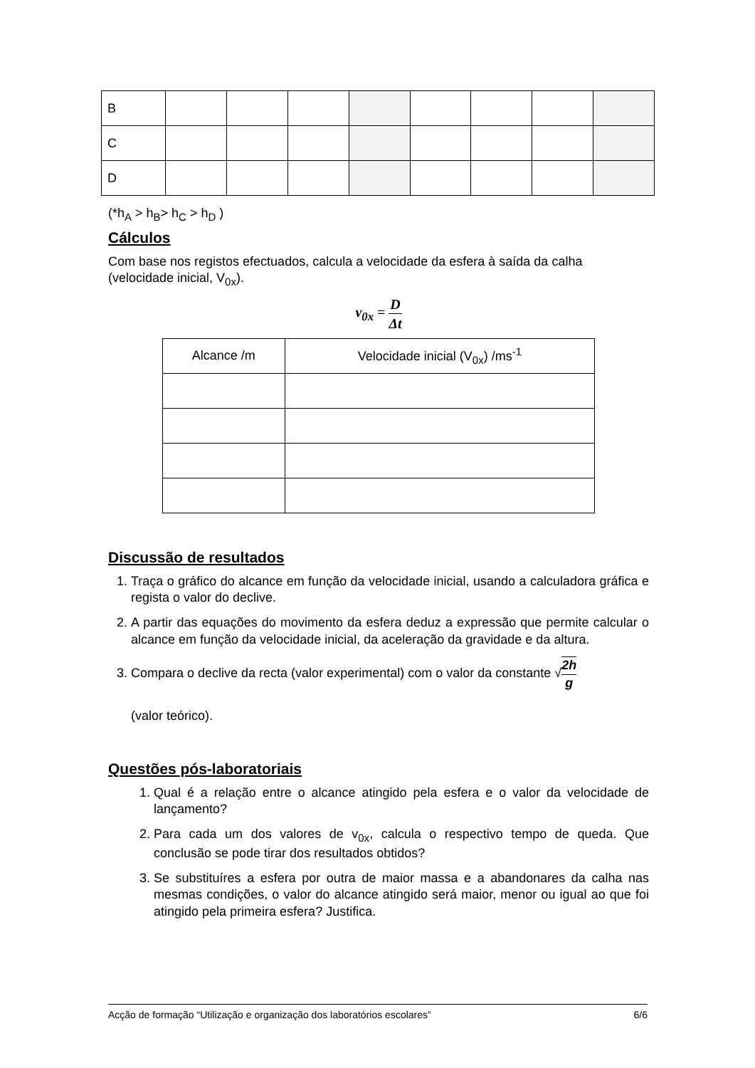| B | | | | | | | | |
| C | | | | | | | | |
| D | | | | | | | | |
(*h<sub>A</sub> > h<sub>B</sub>> h<sub>C</sub> > h<sub>D</sub> )
Cálculos
Com base nos registos efectuados, calcula a velocidade da esfera à saída da calha (velocidade inicial, V<sub>0x</sub>).
v<sub>0x</sub> = D Δt
| Alcance /m | Velocidade inicial (V<sub>0x</sub>) /ms<sup>-1</sup> |
| --- | --- |
Discussão de resultados
1. Traça o gráfico do alcance em função da velocidade inicial, usando a calculadora gráfica e regista o valor do declive.
2. A partir das equações do movimento da esfera deduz a expressão que permite calcular o alcance em função da velocidade inicial, da aceleração da gravidade e da altura.
3. Compara o declive da recta (valor experimental) com o valor da constante √2h g
(valor teórico).
Questões pós-laboratoriais
1. Qual é a relação entre o alcance atingido pela esfera e o valor da velocidade de lançamento?
2. Para cada um dos valores de v<sub>0x</sub>, calcula o respectivo tempo de queda. Que conclusão se pode tirar dos resultados obtidos?
3. Se substituíres a esfera por outra de maior massa e a abandonares da calha nas mesmas condições, o valor do alcance atingido será maior, menor ou igual ao que foi atingido pela primeira esfera? Justifica.
Acção de formação “Utilização e organização dos laboratórios escolares” 6/6